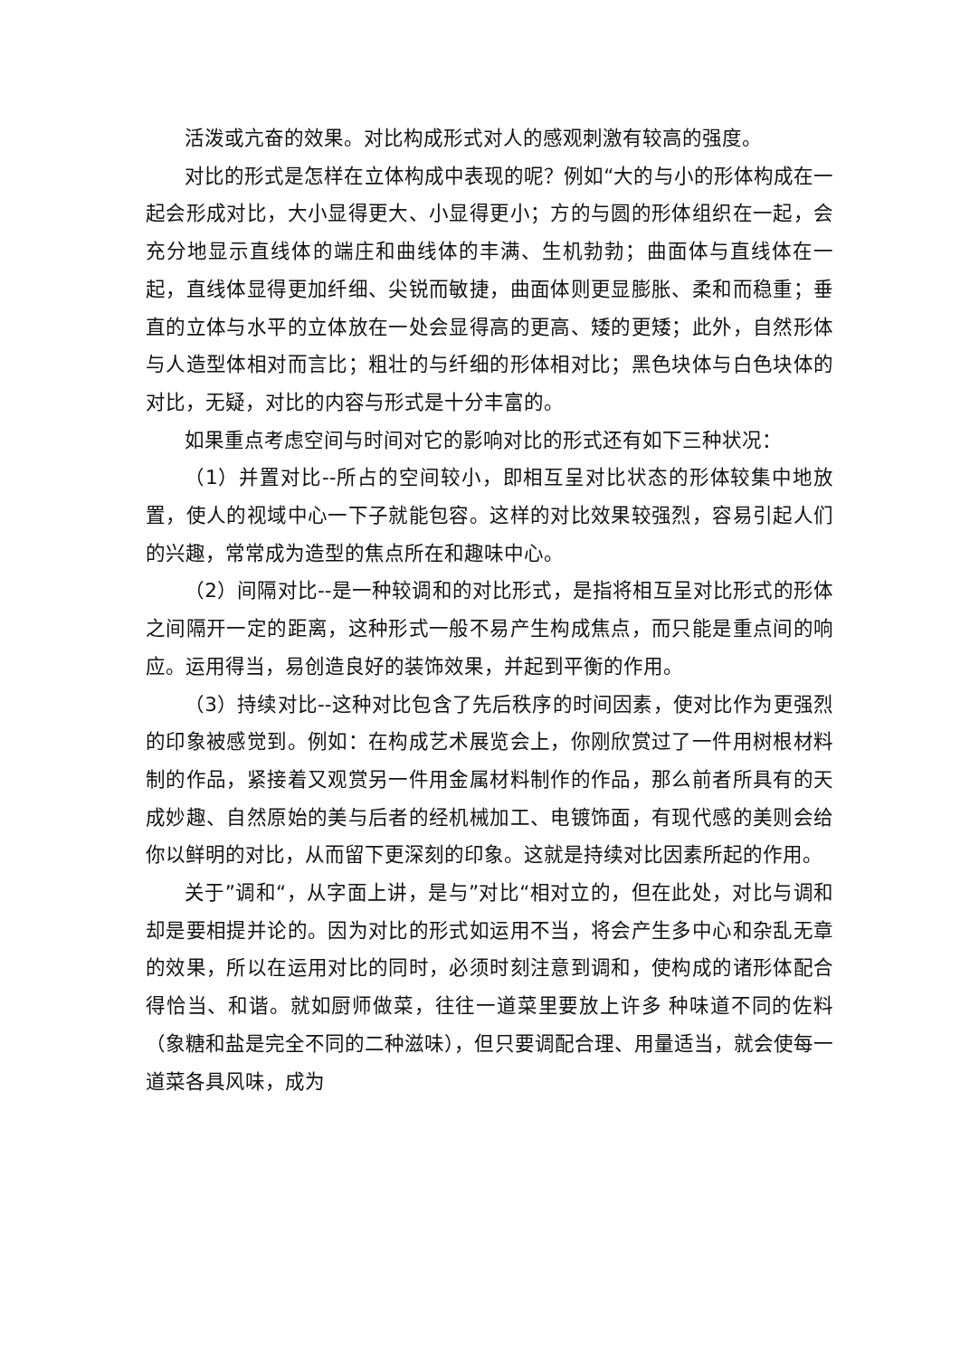活泼或亢奋的效果。对比构成形式对人的感观刺激有较高的强度。
对比的形式是怎样在立体构成中表现的呢？例如“大的与小的形体构成在一起会形成对比，大小显得更大、小显得更小；方的与圆的形体组织在一起，会充分地显示直线体的端庄和曲线体的丰满、生机勃勃；曲面体与直线体在一起，直线体显得更加纤细、尖锐而敏捷，曲面体则更显膨胀、柔和而稳重；垂直的立体与水平的立体放在一处会显得高的更高、矮的更矮；此外，自然形体与人造型体相对而言比；粗壮的与纤细的形体相对比；黑色块体与白色块体的对比，无疑，对比的内容与形式是十分丰富的。
如果重点考虑空间与时间对它的影响对比的形式还有如下三种状况：
（1）并置对比--所占的空间较小，即相互呈对比状态的形体较集中地放置，使人的视域中心一下子就能包容。这样的对比效果较强烈，容易引起人们的兴趣，常常成为造型的焦点所在和趣味中心。
（2）间隔对比--是一种较调和的对比形式，是指将相互呈对比形式的形体之间隔开一定的距离，这种形式一般不易产生构成焦点，而只能是重点间的响应。运用得当，易创造良好的装饰效果，并起到平衡的作用。
（3）持续对比--这种对比包含了先后秩序的时间因素，使对比作为更强烈的印象被感觉到。例如：在构成艺术展览会上，你刚欣赏过了一件用树根材料制的作品，紧接着又观赏另一件用金属材料制作的作品，那么前者所具有的天成妙趣、自然原始的美与后者的经机械加工、电镀饰面，有现代感的美则会给你以鲜明的对比，从而留下更深刻的印象。这就是持续对比因素所起的作用。
关于”调和“，从字面上讲，是与”对比“相对立的，但在此处，对比与调和却是要相提并论的。因为对比的形式如运用不当，将会产生多中心和杂乱无章的效果，所以在运用对比的同时，必须时刻注意到调和，使构成的诸形体配合得恰当、和谐。就如厨师做菜，往往一道菜里要放上许多 种味道不同的佐料（象糖和盐是完全不同的二种滋味），但只要调配合理、用量适当，就会使每一道菜各具风味，成为